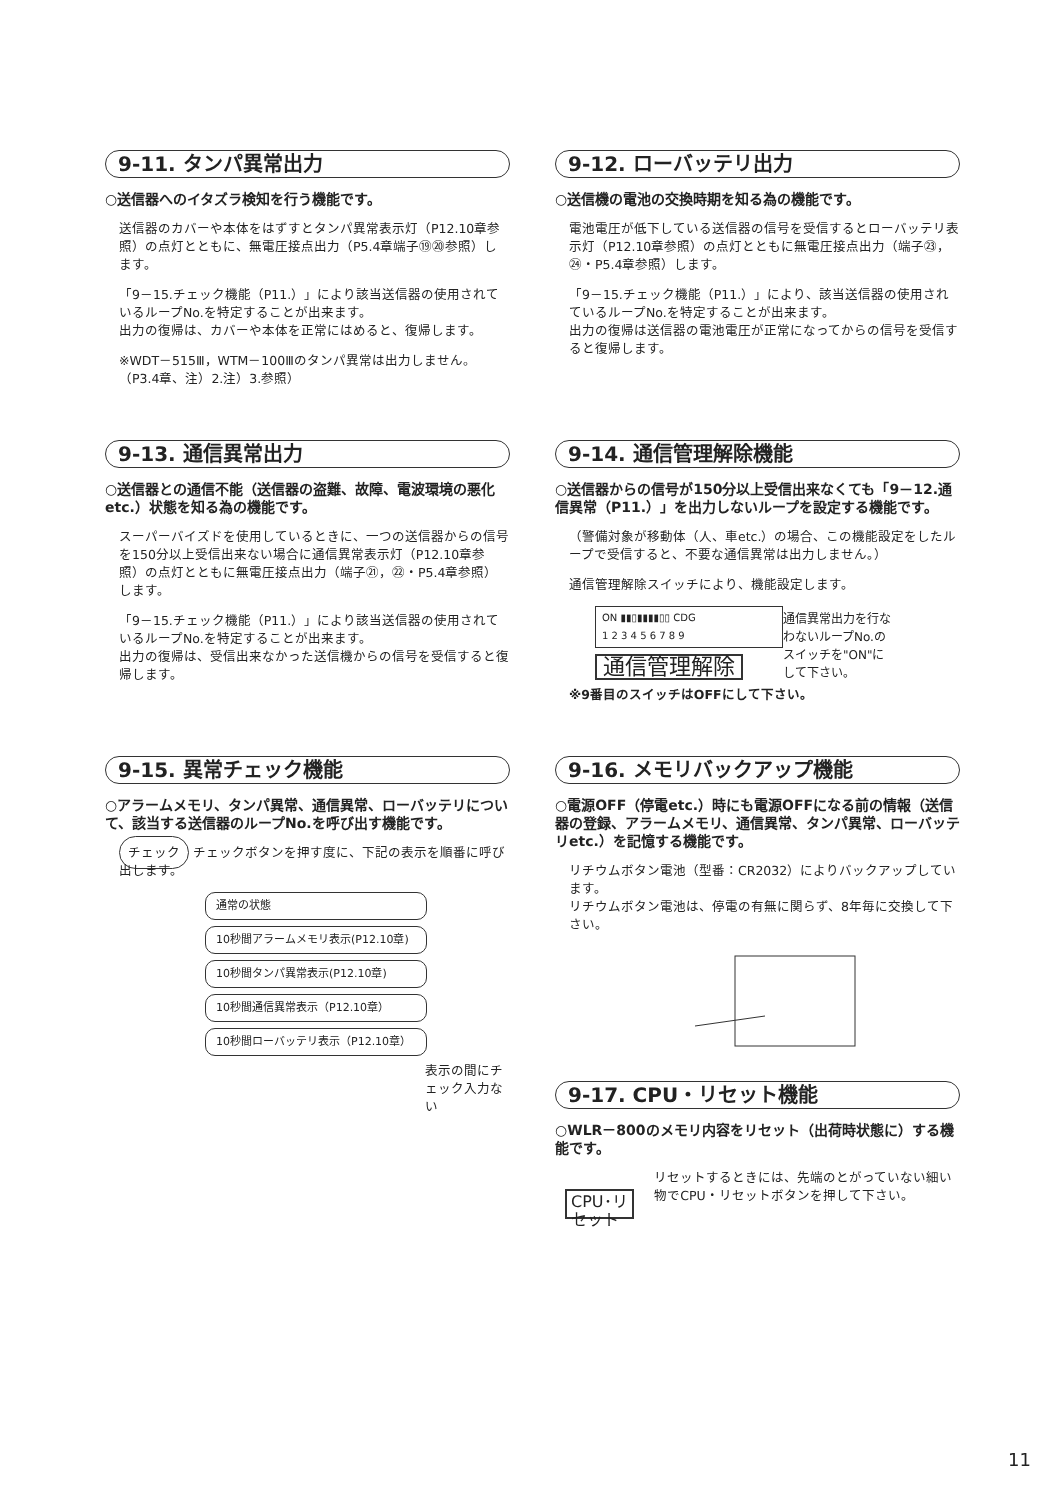9-11. タンパ異常出力
○送信器へのイタズラ検知を行う機能です。
送信器のカバーや本体をはずすとタンパ異常表示灯（P12.10章参照）の点灯とともに、無電圧接点出力（P5.4章端子⑲⑳参照）します。
「9－15.チェック機能（P11.）」により該当送信器の使用されているループNo.を特定することが出来ます。
出力の復帰は、カバーや本体を正常にはめると、復帰します。
※WDT－515Ⅲ，WTM－100Ⅲのタンパ異常は出力しません。（P3.4章、注）2.注）3.参照）
9-12. ローバッテリ出力
○送信機の電池の交換時期を知る為の機能です。
電池電圧が低下している送信器の信号を受信するとローバッテリ表示灯（P12.10章参照）の点灯とともに無電圧接点出力（端子㉓，㉔・P5.4章参照）します。
「9－15.チェック機能（P11.）」により、該当送信器の使用されているループNo.を特定することが出来ます。
出力の復帰は送信器の電池電圧が正常になってからの信号を受信すると復帰します。
9-13. 通信異常出力
○送信器との通信不能（送信器の盗難、故障、電波環境の悪化etc.）状態を知る為の機能です。
スーパーバイズドを使用しているときに、一つの送信器からの信号を150分以上受信出来ない場合に通信異常表示灯（P12.10章参照）の点灯とともに無電圧接点出力（端子㉑，㉒・P5.4章参照）します。
「9－15.チェック機能（P11.）」により該当送信器の使用されているループNo.を特定することが出来ます。
出力の復帰は、受信出来なかった送信機からの信号を受信すると復帰します。
9-14. 通信管理解除機能
○送信器からの信号が150分以上受信出来なくても「9－12.通信異常（P11.）」を出力しないループを設定する機能です。
（警備対象が移動体（人、車etc.）の場合、この機能設定をしたループで受信すると、不要な通信異常は出力しません。）
通信管理解除スイッチにより、機能設定します。
ON ▮▮▯▮▮▮▮▯▯ CDG
1 2 3 4 5 6 7 8 9
通信管理解除
通信異常出力を行なわないループNo.のスイッチを"ON"にして下さい。
※9番目のスイッチはOFFにして下さい。
9-15. 異常チェック機能
○アラームメモリ、タンパ異常、通信異常、ローバッテリについて、該当する送信器のループNo.を呼び出す機能です。
チェック チェックボタンを押す度に、下記の表示を順番に呼び出します。
通常の状態
10秒間アラームメモリ表示(P12.10章)
10秒間タンパ異常表示(P12.10章)
10秒間通信異常表示（P12.10章）
10秒間ローバッテリ表示（P12.10章）
表示の間にチェック入力ない
9-16. メモリバックアップ機能
○電源OFF（停電etc.）時にも電源OFFになる前の情報（送信器の登録、アラームメモリ、通信異常、タンパ異常、ローバッテリetc.）を記憶する機能です。
リチウムボタン電池（型番：CR2032）によりバックアップしています。
リチウムボタン電池は、停電の有無に関らず、8年毎に交換して下さい。
9-17. CPU・リセット機能
○WLR－800のメモリ内容をリセット（出荷時状態に）する機能です。
CPU･リセット
リセットするときには、先端のとがっていない細い物でCPU・リセットボタンを押して下さい。
11